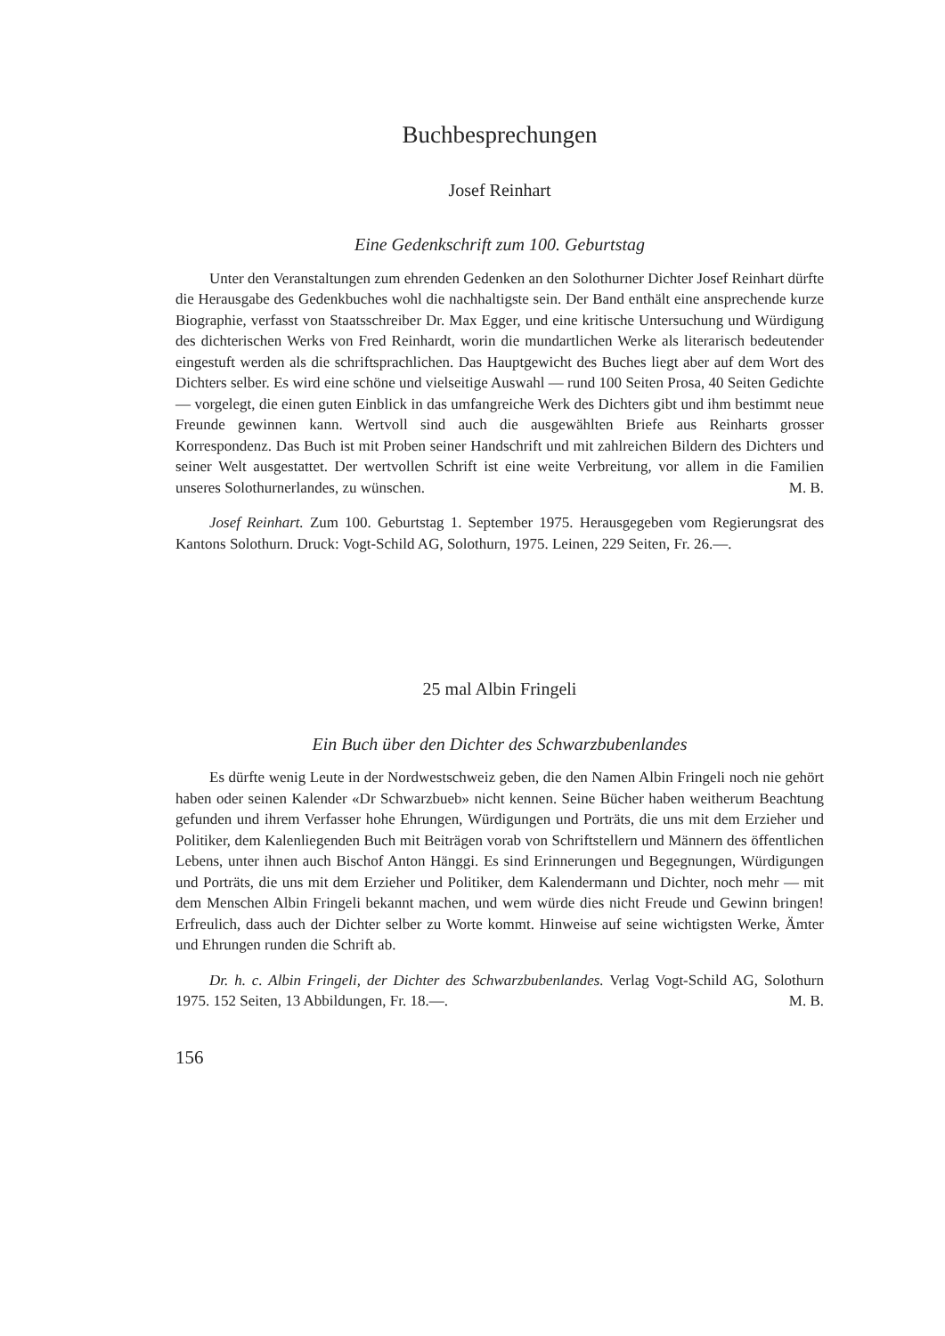Buchbesprechungen
Josef Reinhart
Eine Gedenkschrift zum 100. Geburtstag
Unter den Veranstaltungen zum ehrenden Gedenken an den Solothurner Dichter Josef Reinhart dürfte die Herausgabe des Gedenkbuches wohl die nachhaltigste sein. Der Band enthält eine ansprechende kurze Biographie, verfasst von Staatsschreiber Dr. Max Egger, und eine kritische Untersuchung und Würdigung des dichterischen Werks von Fred Reinhardt, worin die mundartlichen Werke als literarisch bedeutender eingestuft werden als die schriftsprachlichen. Das Hauptgewicht des Buches liegt aber auf dem Wort des Dichters selber. Es wird eine schöne und vielseitige Auswahl — rund 100 Seiten Prosa, 40 Seiten Gedichte — vorgelegt, die einen guten Einblick in das umfangreiche Werk des Dichters gibt und ihm bestimmt neue Freunde gewinnen kann. Wertvoll sind auch die ausgewählten Briefe aus Reinharts grosser Korrespondenz. Das Buch ist mit Proben seiner Handschrift und mit zahlreichen Bildern des Dichters und seiner Welt ausgestattet. Der wertvollen Schrift ist eine weite Verbreitung, vor allem in die Familien unseres Solothurnerlandes, zu wünschen. M. B.
Josef Reinhart. Zum 100. Geburtstag 1. September 1975. Herausgegeben vom Regierungsrat des Kantons Solothurn. Druck: Vogt-Schild AG, Solothurn, 1975. Leinen, 229 Seiten, Fr. 26.—.
25 mal Albin Fringeli
Ein Buch über den Dichter des Schwarzbubenlandes
Es dürfte wenig Leute in der Nordwestschweiz geben, die den Namen Albin Fringeli noch nie gehört haben oder seinen Kalender «Dr Schwarzbueb» nicht kennen. Seine Bücher haben weitherum Beachtung gefunden und ihrem Verfasser hohe Ehrungen, Würdigungen und Porträts, die uns mit dem Erzieher und Politiker, dem Kalenliegenden Buch mit Beiträgen vorab von Schriftstellern und Männern des öffentlichen Lebens, unter ihnen auch Bischof Anton Hänggi. Es sind Erinnerungen und Begegnungen, Würdigungen und Porträts, die uns mit dem Erzieher und Politiker, dem Kalendermann und Dichter, noch mehr — mit dem Menschen Albin Fringeli bekannt machen, und wem würde dies nicht Freude und Gewinn bringen! Erfreulich, dass auch der Dichter selber zu Worte kommt. Hinweise auf seine wichtigsten Werke, Ämter und Ehrungen runden die Schrift ab.
Dr. h. c. Albin Fringeli, der Dichter des Schwarzbubenlandes. Verlag Vogt-Schild AG, Solothurn 1975. 152 Seiten, 13 Abbildungen, Fr. 18.—. M. B.
156